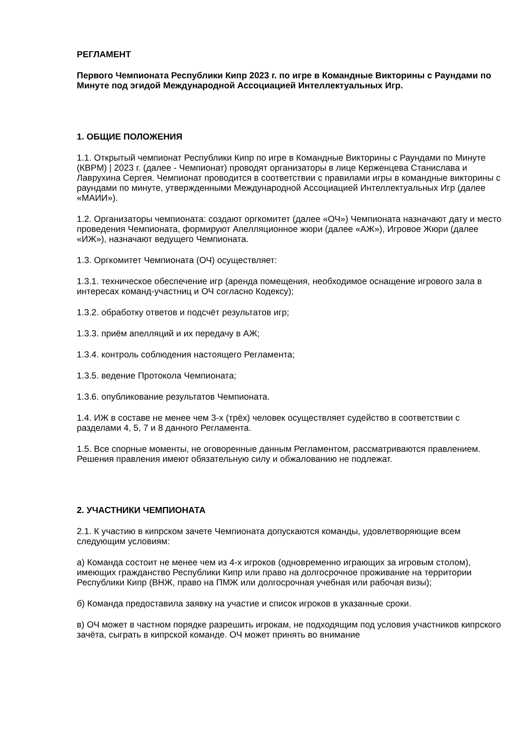РЕГЛАМЕНТ
Первого Чемпионата Республики Кипр 2023 г. по игре в Командные Викторины с Раундами по Минуте под эгидой Международной Ассоциацией Интеллектуальных Игр.
1. ОБЩИЕ ПОЛОЖЕНИЯ
1.1. Открытый чемпионат Республики Кипр по игре в Командные Викторины с Раундами по Минуте (КВРМ) | 2023 г. (далее - Чемпионат) проводят организаторы в лице Керженцева Станислава и Лаврухина Сергея. Чемпионат проводится в соответствии с правилами игры в командные викторины с раундами по минуте, утвержденными Международной Ассоциацией Интеллектуальных Игр (далее «МАИИ»).
1.2. Организаторы чемпионата: создают оргкомитет (далее «ОЧ») Чемпионата назначают дату и место проведения Чемпионата, формируют Апелляционное жюри (далее «АЖ»), Игровое Жюри (далее «ИЖ»), назначают ведущего Чемпионата.
1.3. Оргкомитет Чемпионата (ОЧ) осуществляет:
1.3.1. техническое обеспечение игр (аренда помещения, необходимое оснащение игрового зала в интересах команд-участниц и ОЧ согласно Кодексу);
1.3.2. обработку ответов и подсчёт результатов игр;
1.3.3. приём апелляций и их передачу в АЖ;
1.3.4. контроль соблюдения настоящего Регламента;
1.3.5. ведение Протокола Чемпионата;
1.3.6. опубликование результатов Чемпионата.
1.4. ИЖ в составе не менее чем 3-х (трёх) человек осуществляет судейство в соответствии с разделами 4, 5, 7 и 8 данного Регламента.
1.5. Все спорные моменты, не оговоренные данным Регламентом, рассматриваются правлением. Решения правления имеют обязательную силу и обжалованию не подлежат.
2. УЧАСТНИКИ ЧЕМПИОНАТА
2.1. К участию в кипрском зачете Чемпионата допускаются команды, удовлетворяющие всем следующим условиям:
а) Команда состоит не менее чем из 4-х игроков (одновременно играющих за игровым столом), имеющих гражданство Республики Кипр или право на долгосрочное проживание на территории Республики Кипр (ВНЖ, право на ПМЖ или долгосрочная учебная или рабочая визы);
б) Команда предоставила заявку на участие и список игроков в указанные сроки.
в) ОЧ может в частном порядке разрешить игрокам, не подходящим под условия участников кипрского зачёта, сыграть в кипрской команде. ОЧ может принять во внимание